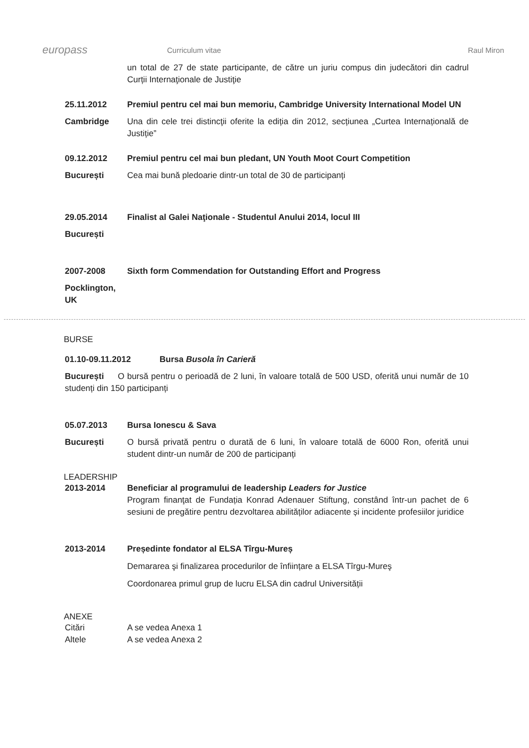europass
Curriculum vitae Raul Miron
un total de 27 de state participante, de către un juriu compus din judecători din cadrul Curții Internaţionale de Justiţie
25.11.2012 Premiul pentru cel mai bun memoriu, Cambridge University International Model UN
Cambridge Una din cele trei distincţii oferite la ediția din 2012, secțiunea „Curtea Internațională de Justiție”
09.12.2012 Premiul pentru cel mai bun pledant, UN Youth Moot Court Competition
București Cea mai bună pledoarie dintr-un total de 30 de participanți
29.05.2014 Finalist al Galei Naţionale - Studentul Anului 2014, locul III
București
2007-2008 Sixth form Commendation for Outstanding Effort and Progress
Pocklington, UK
BURSE
01.10-09.11.2012 Bursa Busola în Carieră
București O bursă pentru o perioadă de 2 luni, în valoare totală de 500 USD, oferită unui număr de 10 studenți din 150 participanți
05.07.2013 Bursa Ionescu & Sava
București O bursă privată pentru o durată de 6 luni, în valoare totală de 6000 Ron, oferită unui student dintr-un număr de 200 de participanți
LEADERSHIP
2013-2014 Beneficiar al programului de leadership Leaders for Justice
Program finanţat de Fundația Konrad Adenauer Stiftung, constând într-un pachet de 6 sesiuni de pregătire pentru dezvoltarea abilităților adiacente și incidente profesiilor juridice
2013-2014 Președinte fondator al ELSA Tîrgu-Mureș
Demararea şi finalizarea procedurilor de înființare a ELSA Tîrgu-Mureş
Coordonarea primul grup de lucru ELSA din cadrul Universității
ANEXE
Citări A se vedea Anexa 1
Altele A se vedea Anexa 2